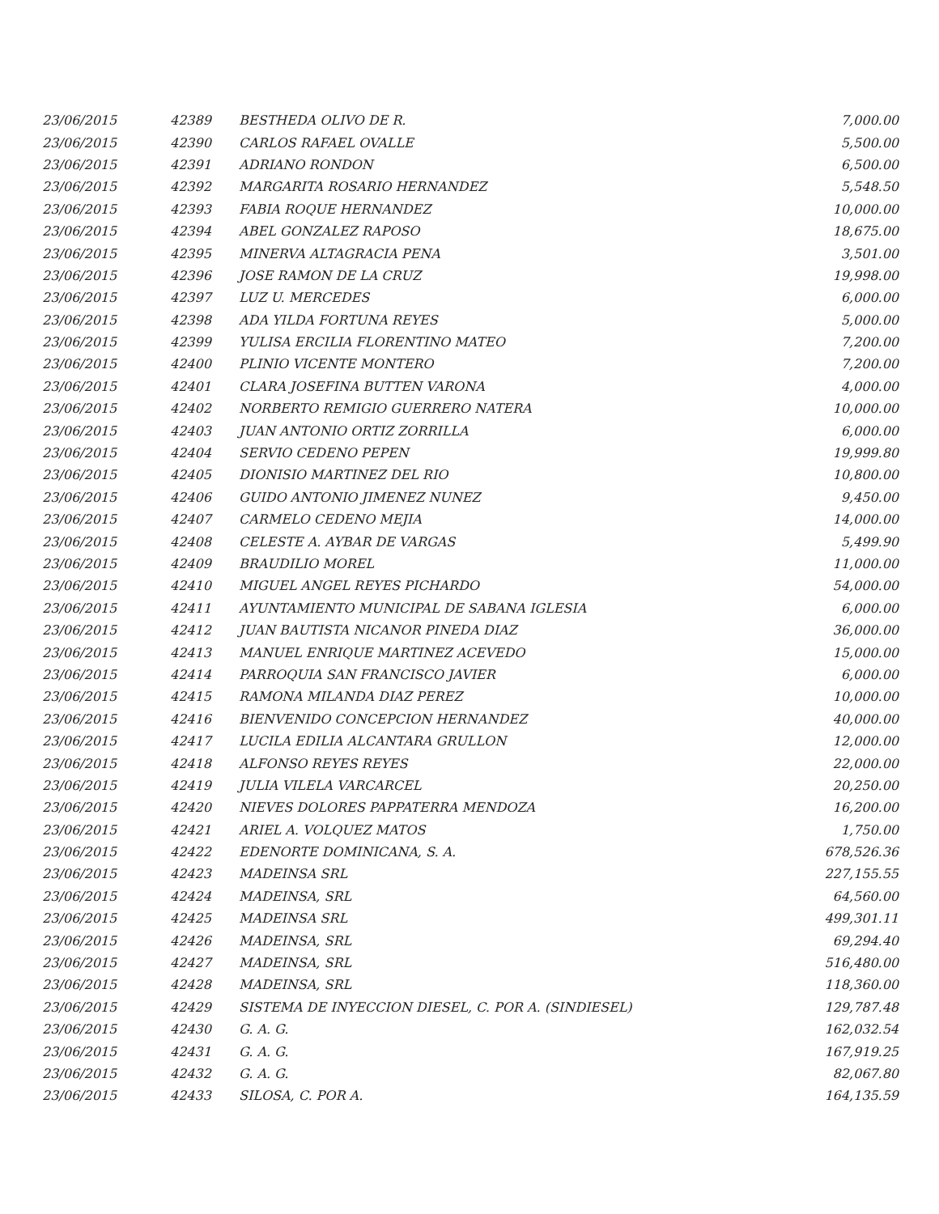| 23/06/2015 | 42389 | BESTHEDA OLIVO DE R. | 7,000.00 |
| 23/06/2015 | 42390 | CARLOS RAFAEL OVALLE | 5,500.00 |
| 23/06/2015 | 42391 | ADRIANO RONDON | 6,500.00 |
| 23/06/2015 | 42392 | MARGARITA ROSARIO HERNANDEZ | 5,548.50 |
| 23/06/2015 | 42393 | FABIA ROQUE HERNANDEZ | 10,000.00 |
| 23/06/2015 | 42394 | ABEL GONZALEZ RAPOSO | 18,675.00 |
| 23/06/2015 | 42395 | MINERVA ALTAGRACIA PENA | 3,501.00 |
| 23/06/2015 | 42396 | JOSE RAMON DE LA CRUZ | 19,998.00 |
| 23/06/2015 | 42397 | LUZ U. MERCEDES | 6,000.00 |
| 23/06/2015 | 42398 | ADA YILDA FORTUNA REYES | 5,000.00 |
| 23/06/2015 | 42399 | YULISA ERCILIA FLORENTINO MATEO | 7,200.00 |
| 23/06/2015 | 42400 | PLINIO VICENTE MONTERO | 7,200.00 |
| 23/06/2015 | 42401 | CLARA JOSEFINA BUTTEN VARONA | 4,000.00 |
| 23/06/2015 | 42402 | NORBERTO REMIGIO GUERRERO NATERA | 10,000.00 |
| 23/06/2015 | 42403 | JUAN ANTONIO ORTIZ ZORRILLA | 6,000.00 |
| 23/06/2015 | 42404 | SERVIO CEDENO PEPEN | 19,999.80 |
| 23/06/2015 | 42405 | DIONISIO MARTINEZ DEL RIO | 10,800.00 |
| 23/06/2015 | 42406 | GUIDO ANTONIO JIMENEZ NUNEZ | 9,450.00 |
| 23/06/2015 | 42407 | CARMELO CEDENO MEJIA | 14,000.00 |
| 23/06/2015 | 42408 | CELESTE A. AYBAR DE VARGAS | 5,499.90 |
| 23/06/2015 | 42409 | BRAUDILIO MOREL | 11,000.00 |
| 23/06/2015 | 42410 | MIGUEL ANGEL REYES PICHARDO | 54,000.00 |
| 23/06/2015 | 42411 | AYUNTAMIENTO MUNICIPAL DE SABANA IGLESIA | 6,000.00 |
| 23/06/2015 | 42412 | JUAN BAUTISTA NICANOR PINEDA DIAZ | 36,000.00 |
| 23/06/2015 | 42413 | MANUEL ENRIQUE MARTINEZ ACEVEDO | 15,000.00 |
| 23/06/2015 | 42414 | PARROQUIA SAN FRANCISCO JAVIER | 6,000.00 |
| 23/06/2015 | 42415 | RAMONA MILANDA DIAZ PEREZ | 10,000.00 |
| 23/06/2015 | 42416 | BIENVENIDO CONCEPCION HERNANDEZ | 40,000.00 |
| 23/06/2015 | 42417 | LUCILA EDILIA ALCANTARA GRULLON | 12,000.00 |
| 23/06/2015 | 42418 | ALFONSO REYES REYES | 22,000.00 |
| 23/06/2015 | 42419 | JULIA VILELA VARCARCEL | 20,250.00 |
| 23/06/2015 | 42420 | NIEVES DOLORES PAPPATERRA MENDOZA | 16,200.00 |
| 23/06/2015 | 42421 | ARIEL A. VOLQUEZ MATOS | 1,750.00 |
| 23/06/2015 | 42422 | EDENORTE DOMINICANA, S. A. | 678,526.36 |
| 23/06/2015 | 42423 | MADEINSA SRL | 227,155.55 |
| 23/06/2015 | 42424 | MADEINSA, SRL | 64,560.00 |
| 23/06/2015 | 42425 | MADEINSA SRL | 499,301.11 |
| 23/06/2015 | 42426 | MADEINSA, SRL | 69,294.40 |
| 23/06/2015 | 42427 | MADEINSA, SRL | 516,480.00 |
| 23/06/2015 | 42428 | MADEINSA, SRL | 118,360.00 |
| 23/06/2015 | 42429 | SISTEMA DE INYECCION DIESEL, C. POR A. (SINDIESEL) | 129,787.48 |
| 23/06/2015 | 42430 | G. A. G. | 162,032.54 |
| 23/06/2015 | 42431 | G. A. G. | 167,919.25 |
| 23/06/2015 | 42432 | G. A. G. | 82,067.80 |
| 23/06/2015 | 42433 | SILOSA, C. POR A. | 164,135.59 |